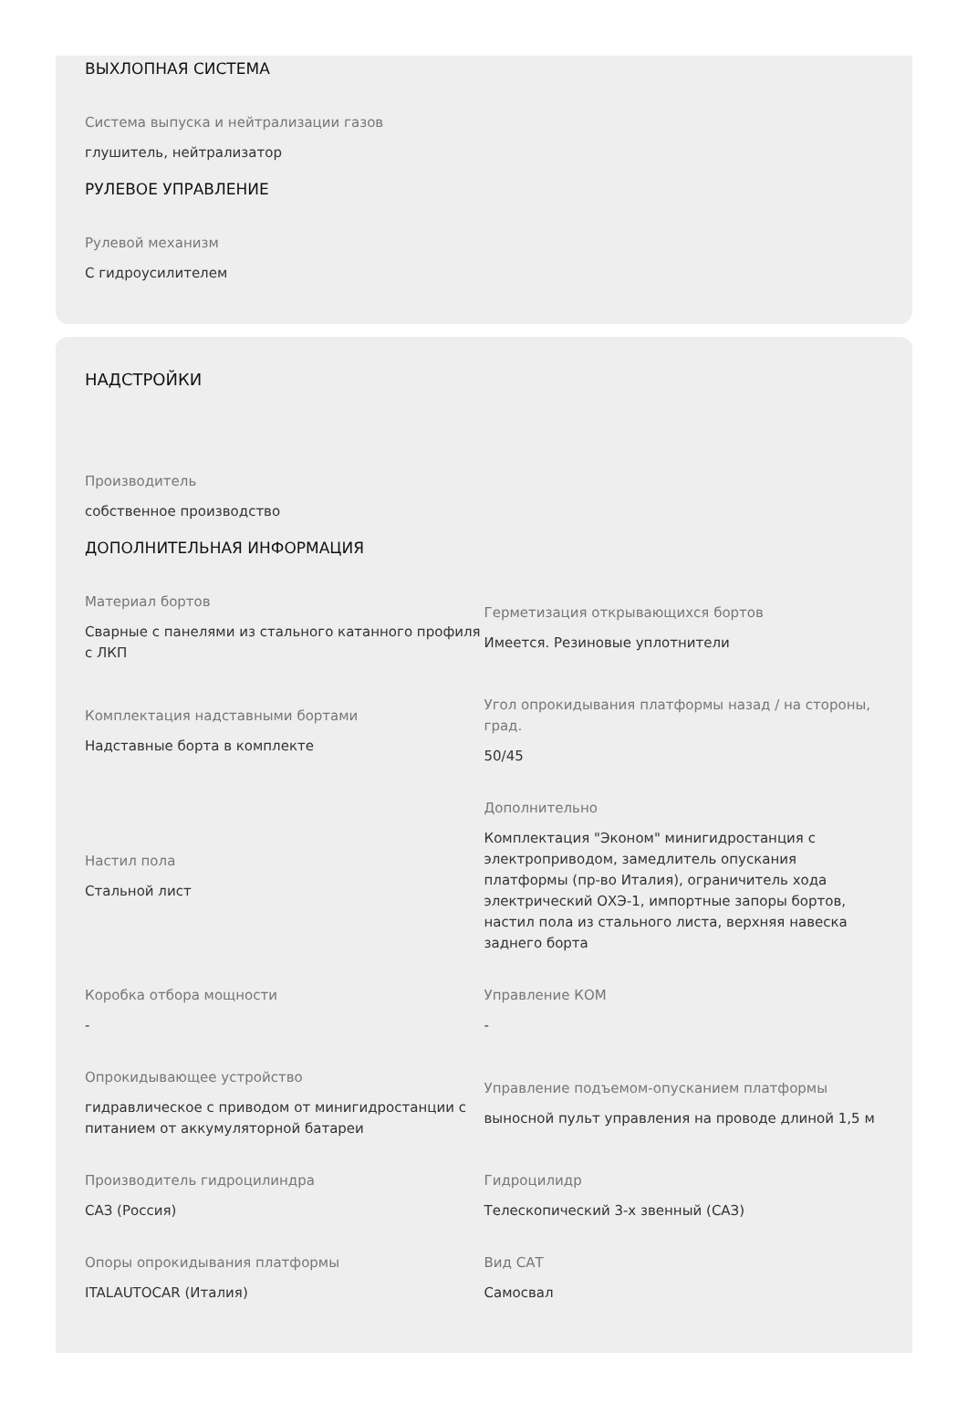ВЫХЛОПНАЯ СИСТЕМА
Система выпуска и нейтрализации газов
глушитель, нейтрализатор
РУЛЕВОЕ УПРАВЛЕНИЕ
Рулевой механизм
С гидроусилителем
НАДСТРОЙКИ
Производитель
собственное производство
ДОПОЛНИТЕЛЬНАЯ ИНФОРМАЦИЯ
Материал бортов
Сварные с панелями из стального катанного профиля с ЛКП
Герметизация открывающихся бортов
Имеется. Резиновые уплотнители
Комплектация надставными бортами
Надставные борта в комплекте
Угол опрокидывания платформы назад / на стороны, град.
50/45
Настил пола
Стальной лист
Дополнительно
Комплектация "Эконом" минигидростанция с электроприводом, замедлитель опускания платформы (пр-во Италия), ограничитель хода электрический ОХЭ-1, импортные запоры бортов, настил пола из стального листа, верхняя навеска заднего борта
Коробка отбора мощности
-
Управление КОМ
-
Опрокидывающее устройство
гидравлическое с приводом от минигидростанции с питанием от аккумуляторной батареи
Управление подъемом-опусканием платформы
выносной пульт управления на проводе длиной 1,5 м
Производитель гидроцилиндра
САЗ (Россия)
Гидроцилидр
Телескопический 3-х звенный (САЗ)
Опоры опрокидывания платформы
ITALAUTOCAR (Италия)
Вид САТ
Самосвал